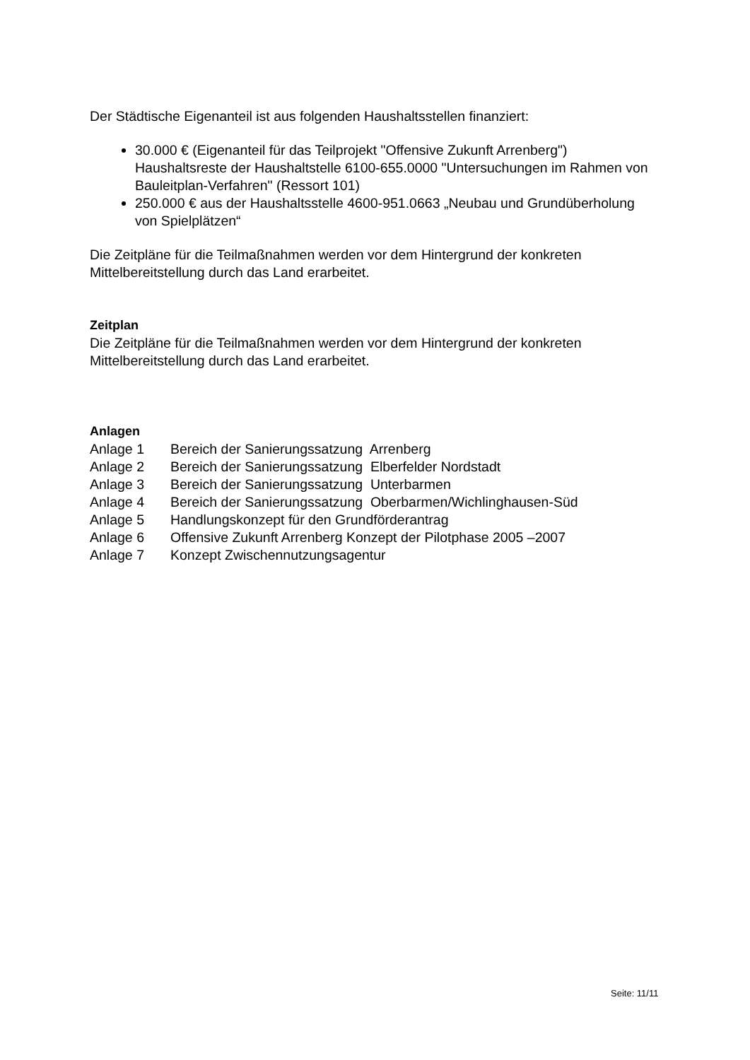Der Städtische Eigenanteil ist aus folgenden Haushaltsstellen finanziert:
30.000 € (Eigenanteil für das Teilprojekt "Offensive Zukunft Arrenberg") Haushaltsreste der Haushaltstelle 6100-655.0000 "Untersuchungen im Rahmen von Bauleitplan-Verfahren" (Ressort 101)
250.000 € aus der Haushaltsstelle 4600-951.0663 „Neubau und Grundüberholung von Spielplätzen“
Die Zeitpläne für die Teilmaßnahmen werden vor dem Hintergrund der konkreten Mittelbereitstellung durch das Land erarbeitet.
Zeitplan
Die Zeitpläne für die Teilmaßnahmen werden vor dem Hintergrund der konkreten Mittelbereitstellung durch das Land erarbeitet.
Anlagen
| Anlage 1 | Bereich der Sanierungssatzung Arrenberg |
| Anlage 2 | Bereich der Sanierungssatzung Elberfelder Nordstadt |
| Anlage 3 | Bereich der Sanierungssatzung Unterbarmen |
| Anlage 4 | Bereich der Sanierungssatzung Oberbarmen/Wichlinghausen-Süd |
| Anlage 5 | Handlungskonzept für den Grundförderantrag |
| Anlage 6 | Offensive Zukunft Arrenberg Konzept der Pilotphase 2005 –2007 |
| Anlage 7 | Konzept Zwischennutzungsagentur |
Seite: 11/11